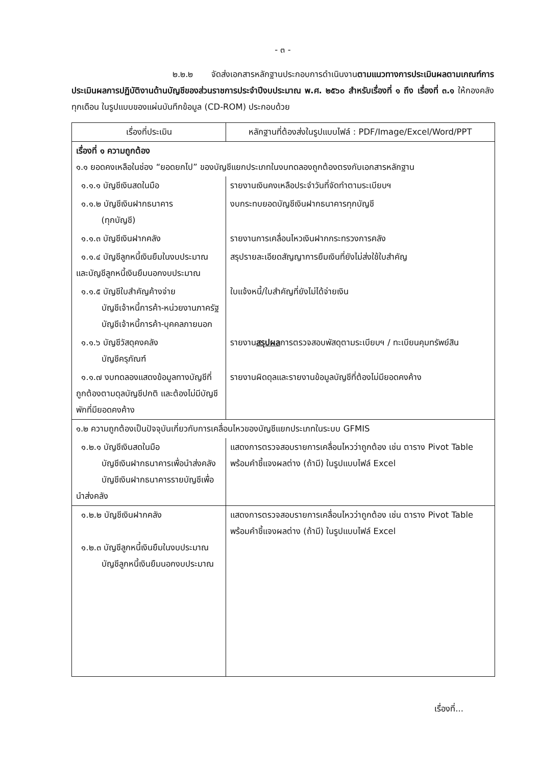- ๓ -
            ๒.๒.๒ จัดส่งเอกสารหลักฐานประกอบการดำเนินงานตามแนวทางการประเมินผลตามเกณฑ์การประเมินผลการปฏิบัติงานด้านบัญชีของส่วนราชการประจำปีงบประมาณ พ.ศ. ๒๕๖๐ สำหรับเรื่องที่ ๑ ถึง เรื่องที่ ๓.๑ ให้กองคลังทุกเดือน ในรูปแบบของแผ่นบันทึกข้อมูล (CD-ROM) ประกอบด้วย
| เรื่องที่ประเมิน | หลักฐานที่ต้องส่งในรูปแบบไฟล์ : PDF/Image/Excel/Word/PPT |
| --- | --- |
| เรื่องที่ ๑ ความถูกต้อง ๑.๑ ยอดคงเหลือในช่อง “ยอดยกไป” ของบัญชีแยกประเภทในงบทดลองถูกต้องตรงกับเอกสารหลักฐาน | |
| ๑.๑.๑ บัญชีเงินสดในมือ | รายงานเงินคงเหลือประจำวันที่จัดทำตามระเบียบฯ |
| ๑.๑.๒ บัญชีเงินฝากธนาคาร (ทุกบัญชี) | งบกระทบยอดบัญชีเงินฝากธนาคารทุกบัญชี |
| ๑.๑.๓ บัญชีเงินฝากคลัง | รายงานการเคลื่อนไหวเงินฝากกระทรวงการคลัง |
| ๑.๑.๔ บัญชีลูกหนี้เงินยืมในงบประมาณ และบัญชีลูกหนี้เงินยืมนอกงบประมาณ | สรุปรายละเอียดสัญญาการยืมเงินที่ยังไม่ส่งใช้ใบสำคัญ |
| ๑.๑.๕ บัญชีใบสำคัญค้างจ่าย บัญชีเจ้าหนี้การค้า-หน่วยงานภาครัฐ บัญชีเจ้าหนี้การค้า-บุคคลภายนอก | ใบแจ้งหนี้/ใบสำคัญที่ยังไม่ได้จ่ายเงิน |
| ๑.๑.๖ บัญชีวัสดุคงคลัง บัญชีครุภัณฑ์ | รายงาน สรุปผล การตรวจสอบพัสดุตามระเบียบฯ / ทะเบียนคุมทรัพย์สิน |
| ๑.๑.๗ งบทดลองแสดงข้อมูลทางบัญชีที่ถูกต้องตามดุลบัญชีปกติ และต้องไม่มีบัญชีพักที่มียอดคงค้าง | รายงานผิดดุลและรายงานข้อมูลบัญชีที่ต้องไม่มียอดคงค้าง |
| ๑.๒ ความถูกต้องเป็นปัจจุบันเกี่ยวกับการเคลื่อนไหวของบัญชีแยกประเภทในระบบ GFMIS | |
| ๑.๒.๑ บัญชีเงินสดในมือ บัญชีเงินฝากธนาคารเพื่อนำส่งคลัง บัญชีเงินฝากธนาคารรายบัญชีเพื่อนำส่งคลัง | แสดงการตรวจสอบรายการเคลื่อนไหวว่าถูกต้อง เช่น ตาราง Pivot Table พร้อมคำชี้แจงผลต่าง (ถ้ามี) ในรูปแบบไฟล์ Excel |
| ๑.๒.๒ บัญชีเงินฝากคลัง ๑.๒.๓ บัญชีลูกหนี้เงินยืมในงบประมาณ บัญชีลูกหนี้เงินยืมนอกงบประมาณ | แสดงการตรวจสอบรายการเคลื่อนไหวว่าถูกต้อง เช่น ตาราง Pivot Table พร้อมคำชี้แจงผลต่าง (ถ้ามี) ในรูปแบบไฟล์ Excel |
เรื่องที่...